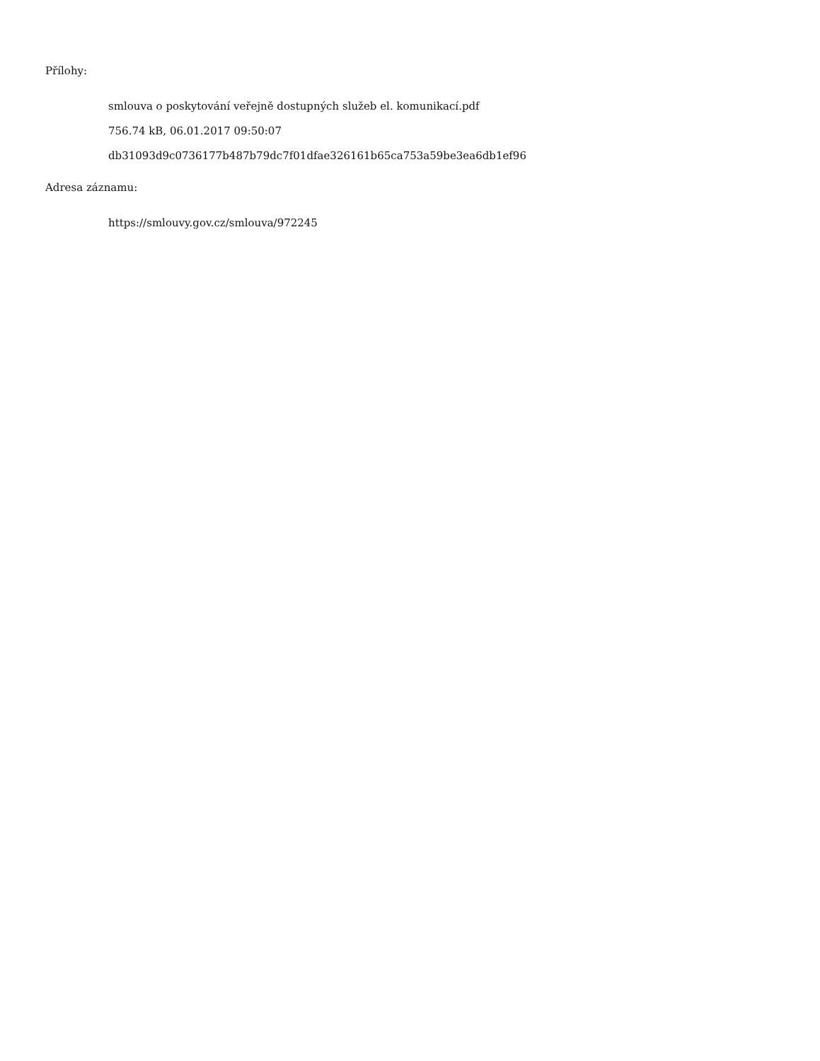Přílohy:
smlouva o poskytování veřejně dostupných služeb el. komunikací.pdf
756.74 kB, 06.01.2017 09:50:07
db31093d9c0736177b487b79dc7f01dfae326161b65ca753a59be3ea6db1ef96
Adresa záznamu:
https://smlouvy.gov.cz/smlouva/972245